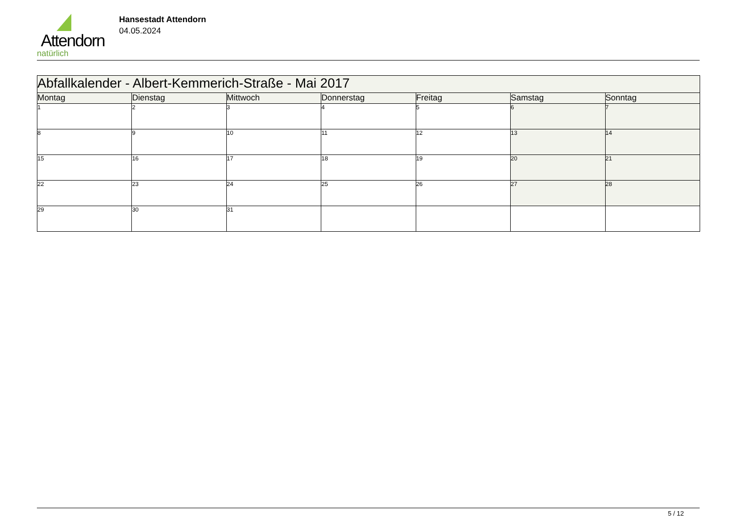Attendorn
natürlich
Hansestadt Attendorn
04.05.2024
| Abfallkalender - Albert-Kemmerich-Straße - Mai 2017 | | | | | | |
| Montag | Dienstag | Mittwoch | Donnerstag | Freitag | Samstag | Sonntag |
| 1 | 2 | 3 | 4 | 5 | 6 | 7 |
| 8 | 9 | 10 | 11 | 12 | 13 | 14 |
| 15 | 16 | 17 | 18 | 19 | 20 | 21 |
| 22 | 23 | 24 | 25 | 26 | 27 | 28 |
| 29 | 30 | 31 | | | | |
5 / 12